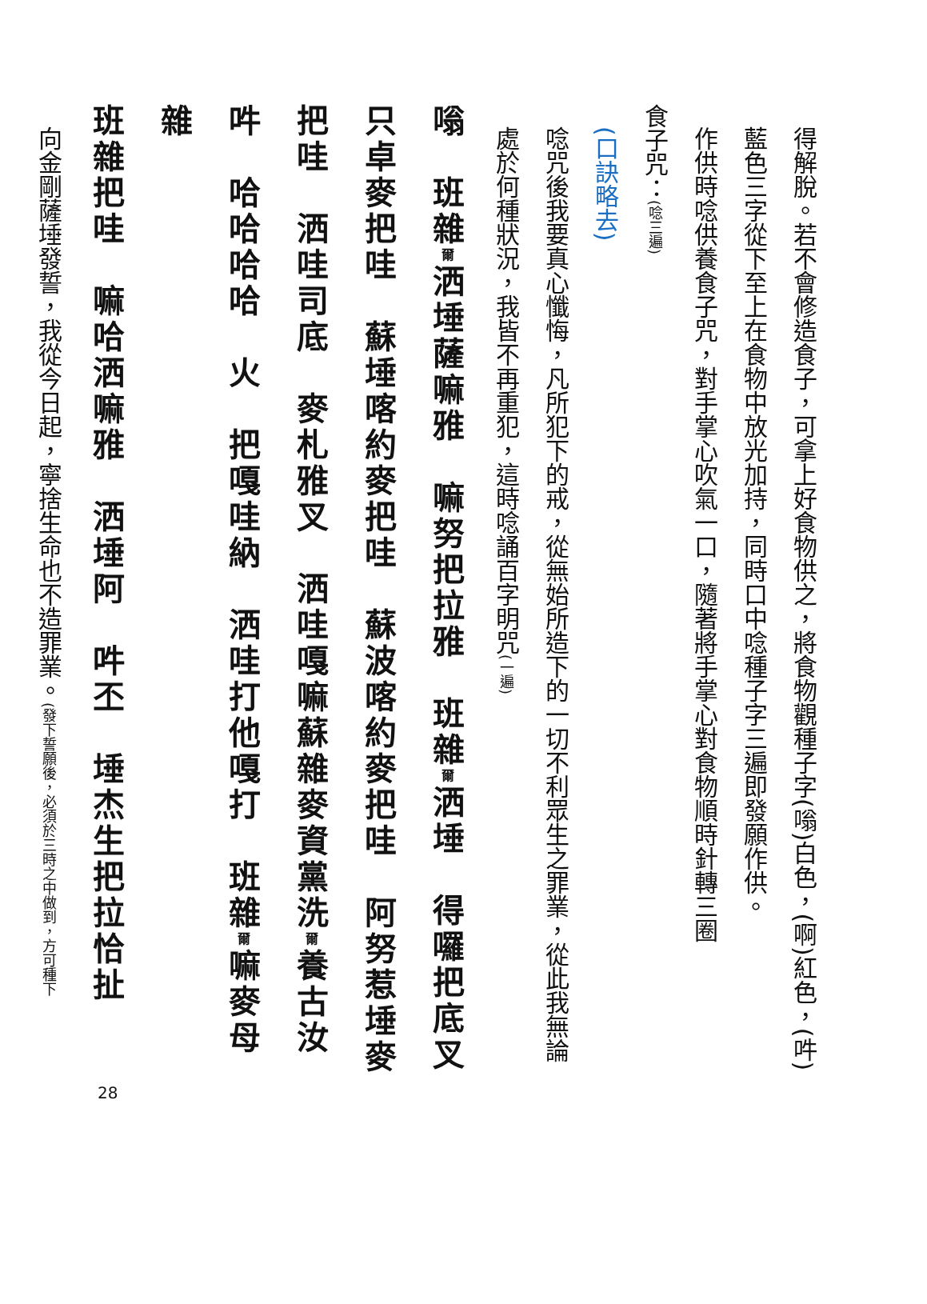得解脫。若不會修造食子，可拿上好食物供之，將食物觀種子字(嗡)白色，(啊)紅色，(吽)藍色三字從下至上在食物中放光加持，同時口中唸種子字三遍即發願作供。
作供時唸供養食子咒，對手掌心吹氣一口，隨著將手掌心對食物順時針轉三圈
食子咒：(唸三遍)
(口訣略去)
唸咒後我要真心懺悔，凡所犯下的戒，從無始所造下的一切不利眾生之罪業，從此我無論處於何種狀況，我皆不再重犯，這時唸誦百字明咒(一遍)
嗡　班雜爾洒埵薩嘛雅　嘛努把拉雅　班雜爾洒埵　得囉把底叉
只卓麥把哇　蘇埵喀約麥把哇　蘇波喀約麥把哇　阿努惹埵麥
把哇　洒哇司底　麥札雅叉　洒哇嘎嘛蘇雜麥資黨洗爾養古汝
吽　哈哈哈哈　火　把嘎哇納　洒哇打他嘎打　班雜爾嘛麥母雜
班雜把哇　嘛哈洒嘛雅　洒埵阿　吽丕　埵杰生把拉恰扯
向金剛薩埵發誓，我從今日起，寧捨生命也不造罪業。(發下誓願後，必須於三時之中做到，方可種下
28